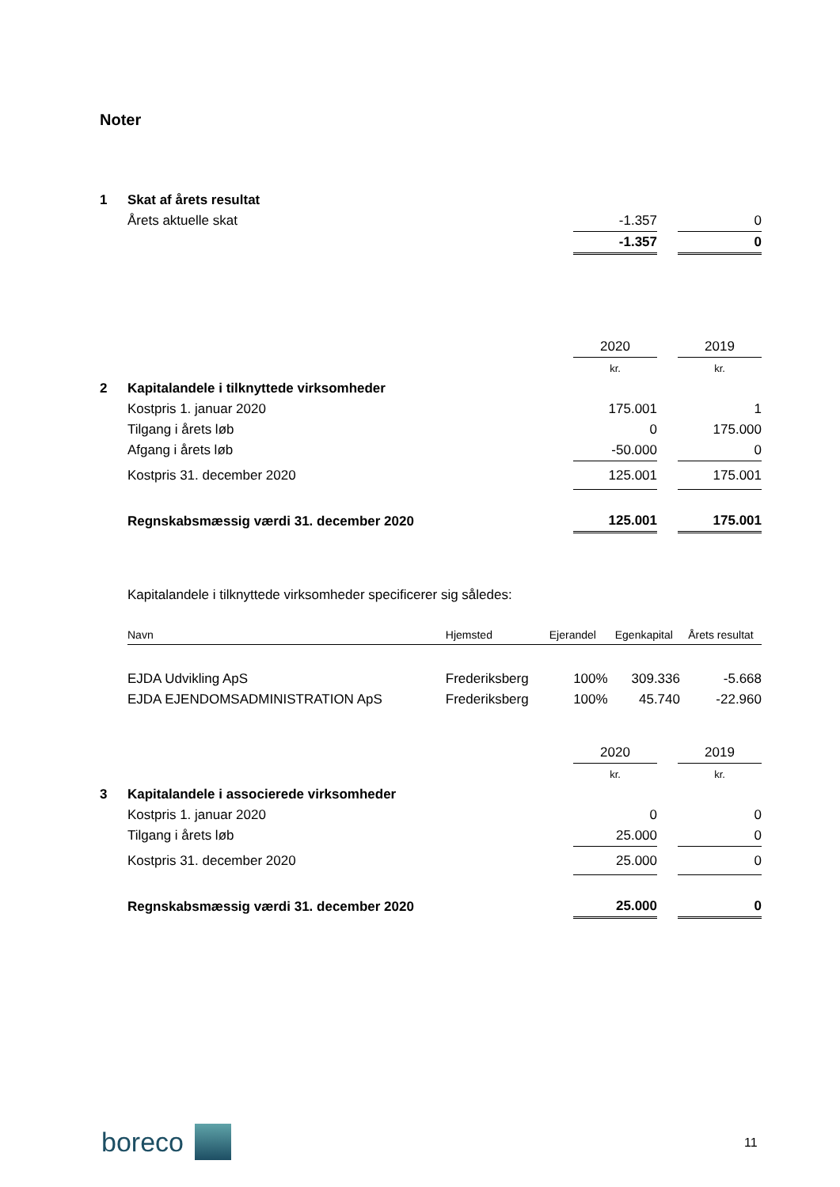Noter
| 1 | Skat af årets resultat | | | |
| | Årets aktuelle skat | -1.357 | | 0 |
| | | -1.357 | | 0 |
| | | 2020 | | 2019 |
| | | kr. | | kr. |
| 2 | Kapitalandele i tilknyttede virksomheder | | | |
| | Kostpris 1. januar 2020 | 175.001 | | 1 |
| | Tilgang i årets løb | 0 | | 175.000 |
| | Afgang i årets løb | -50.000 | | 0 |
| | Kostpris 31. december 2020 | 125.001 | | 175.001 |
| | Regnskabsmæssig værdi 31. december 2020 | 125.001 | | 175.001 |
Kapitalandele i tilknyttede virksomheder specificerer sig således:
| Navn | Hjemsted | Ejerandel | Egenkapital | Årets resultat |
| --- | --- | --- | --- | --- |
| EJDA Udvikling ApS | Frederiksberg | 100% | 309.336 | -5.668 |
| EJDA EJENDOMSADMINISTRATION ApS | Frederiksberg | 100% | 45.740 | -22.960 |
| | | 2020 | | 2019 |
| | | kr. | | kr. |
| 3 | Kapitalandele i associerede virksomheder | | | |
| | Kostpris 1. januar 2020 | 0 | | 0 |
| | Tilgang i årets løb | 25.000 | | 0 |
| | Kostpris 31. december 2020 | 25.000 | | 0 |
| | Regnskabsmæssig værdi 31. december 2020 | 25.000 | | 0 |
boreco 11